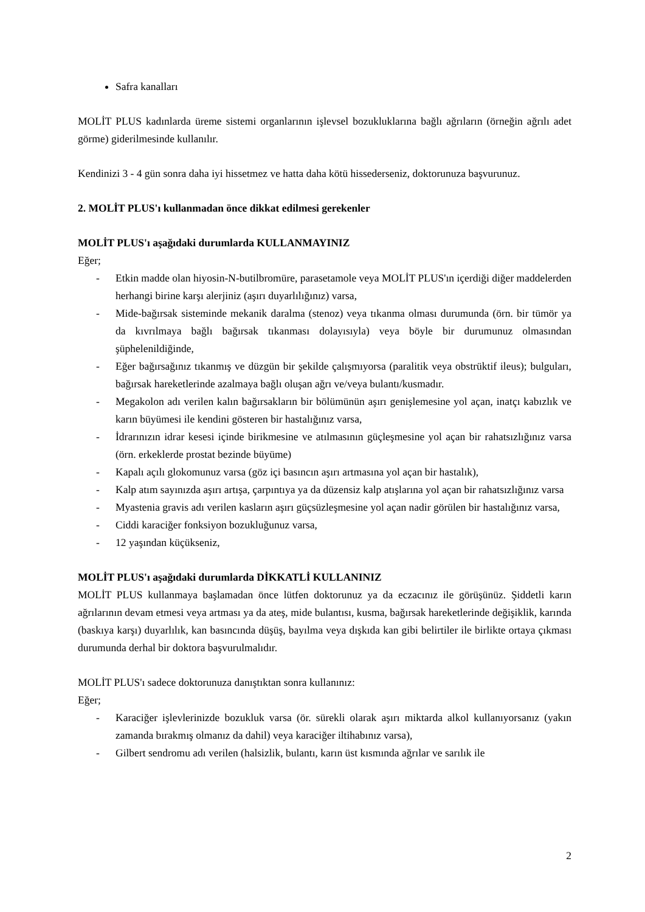Safra kanalları
MOLİT PLUS kadınlarda üreme sistemi organlarının işlevsel bozukluklarına bağlı ağrıların (örneğin ağrılı adet görme) giderilmesinde kullanılır.
Kendinizi 3 - 4 gün sonra daha iyi hissetmez ve hatta daha kötü hissederseniz, doktorunuza başvurunuz.
2. MOLİT PLUS'ı kullanmadan önce dikkat edilmesi gerekenler
MOLİT PLUS'ı aşağıdaki durumlarda KULLANMAYINIZ
Eğer;
- Etkin madde olan hiyosin-N-butilbromüre, parasetamole veya MOLİT PLUS'ın içerdiği diğer maddelerden herhangi birine karşı alerjiniz (aşırı duyarlılığınız) varsa,
- Mide-bağırsak sisteminde mekanik daralma (stenoz) veya tıkanma olması durumunda (örn. bir tümör ya da kıvrılmaya bağlı bağırsak tıkanması dolayısıyla) veya böyle bir durumunuz olmasından şüphelenildiğinde,
- Eğer bağırsağınız tıkanmış ve düzgün bir şekilde çalışmıyorsa (paralitik veya obstrüktif ileus); bulguları, bağırsak hareketlerinde azalmaya bağlı oluşan ağrı ve/veya bulantı/kusmadır.
- Megakolon adı verilen kalın bağırsakların bir bölümünün aşırı genişlemesine yol açan, inatçı kabızlık ve karın büyümesi ile kendini gösteren bir hastalığınız varsa,
- İdrarınızın idrar kesesi içinde birikmesine ve atılmasının güçleşmesine yol açan bir rahatsızlığınız varsa (örn. erkeklerde prostat bezinde büyüme)
- Kapalı açılı glokomunuz varsa (göz içi basıncın aşırı artmasına yol açan bir hastalık),
- Kalp atım sayınızda aşırı artışa, çarpıntıya ya da düzensiz kalp atışlarına yol açan bir rahatsızlığınız varsa
- Myastenia gravis adı verilen kasların aşırı güçsüzleşmesine yol açan nadir görülen bir hastalığınız varsa,
- Ciddi karaciğer fonksiyon bozukluğunuz varsa,
- 12 yaşından küçükseniz,
MOLİT PLUS'ı aşağıdaki durumlarda DİKKATLİ KULLANINIZ
MOLİT PLUS kullanmaya başlamadan önce lütfen doktorunuz ya da eczacınız ile görüşünüz. Şiddetli karın ağrılarının devam etmesi veya artması ya da ateş, mide bulantısı, kusma, bağırsak hareketlerinde değişiklik, karında (baskıya karşı) duyarlılık, kan basıncında düşüş, bayılma veya dışkıda kan gibi belirtiler ile birlikte ortaya çıkması durumunda derhal bir doktora başvurulmalıdır.
MOLİT PLUS'ı sadece doktorunuza danıştıktan sonra kullanınız:
Eğer;
- Karaciğer işlevlerinizde bozukluk varsa (ör. sürekli olarak aşırı miktarda alkol kullanıyorsanız (yakın zamanda bırakmış olmanız da dahil) veya karaciğer iltihabınız varsa),
- Gilbert sendromu adı verilen (halsizlik, bulantı, karın üst kısmında ağrılar ve sarılık ile
2